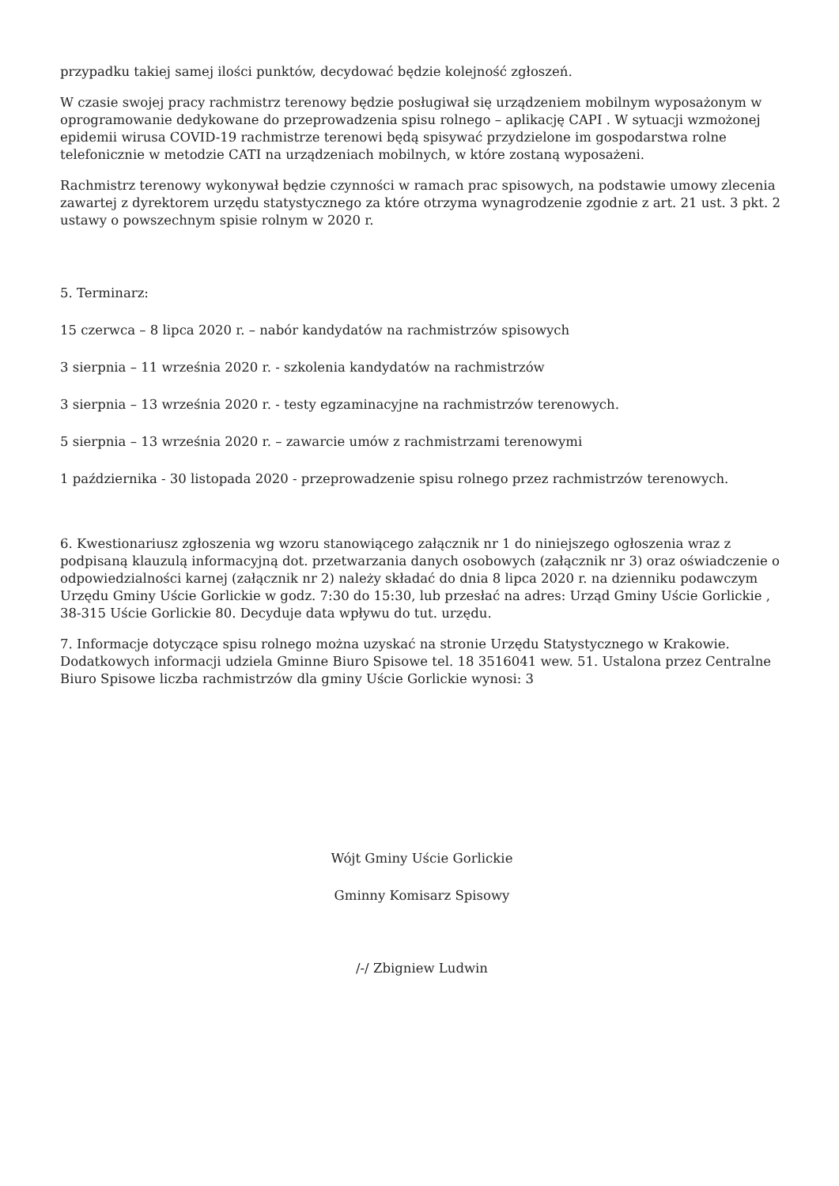przypadku takiej samej ilości punktów, decydować będzie kolejność zgłoszeń.
W czasie swojej pracy rachmistrz terenowy będzie posługiwał się urządzeniem mobilnym wyposażonym w oprogramowanie dedykowane do przeprowadzenia spisu rolnego – aplikację CAPI . W sytuacji wzmożonej epidemii wirusa COVID-19 rachmistrze terenowi będą spisywać przydzielone im gospodarstwa rolne telefonicznie w metodzie CATI na urządzeniach mobilnych, w które zostaną wyposażeni.
Rachmistrz terenowy wykonywał będzie czynności w ramach prac spisowych, na podstawie umowy zlecenia zawartej z dyrektorem urzędu statystycznego za które otrzyma wynagrodzenie zgodnie z art. 21 ust. 3 pkt. 2 ustawy o powszechnym spisie rolnym w 2020 r.
5. Terminarz:
15 czerwca – 8 lipca 2020 r. – nabór kandydatów na rachmistrzów spisowych
3 sierpnia – 11 września 2020 r. - szkolenia kandydatów na rachmistrzów
3 sierpnia – 13 września 2020 r. - testy egzaminacyjne na rachmistrzów terenowych.
5 sierpnia – 13 września 2020 r. – zawarcie umów z rachmistrzami terenowymi
1 października - 30 listopada 2020 - przeprowadzenie spisu rolnego przez rachmistrzów terenowych.
6. Kwestionariusz zgłoszenia wg wzoru stanowiącego załącznik nr 1 do niniejszego ogłoszenia wraz z podpisaną klauzulą informacyjną dot. przetwarzania danych osobowych (załącznik nr 3) oraz oświadczenie o odpowiedzialności karnej (załącznik nr 2) należy składać do dnia 8 lipca 2020 r. na dzienniku podawczym Urzędu Gminy Uście Gorlickie w godz. 7:30 do 15:30, lub przesłać na adres: Urząd Gminy Uście Gorlickie , 38-315 Uście Gorlickie 80. Decyduje data wpływu do tut. urzędu.
7. Informacje dotyczące spisu rolnego można uzyskać na stronie Urzędu Statystycznego w Krakowie. Dodatkowych informacji udziela Gminne Biuro Spisowe tel. 18 3516041 wew. 51. Ustalona przez Centralne Biuro Spisowe liczba rachmistrzów dla gminy Uście Gorlickie wynosi: 3
Wójt Gminy Uście Gorlickie
Gminny Komisarz Spisowy
/-/ Zbigniew Ludwin